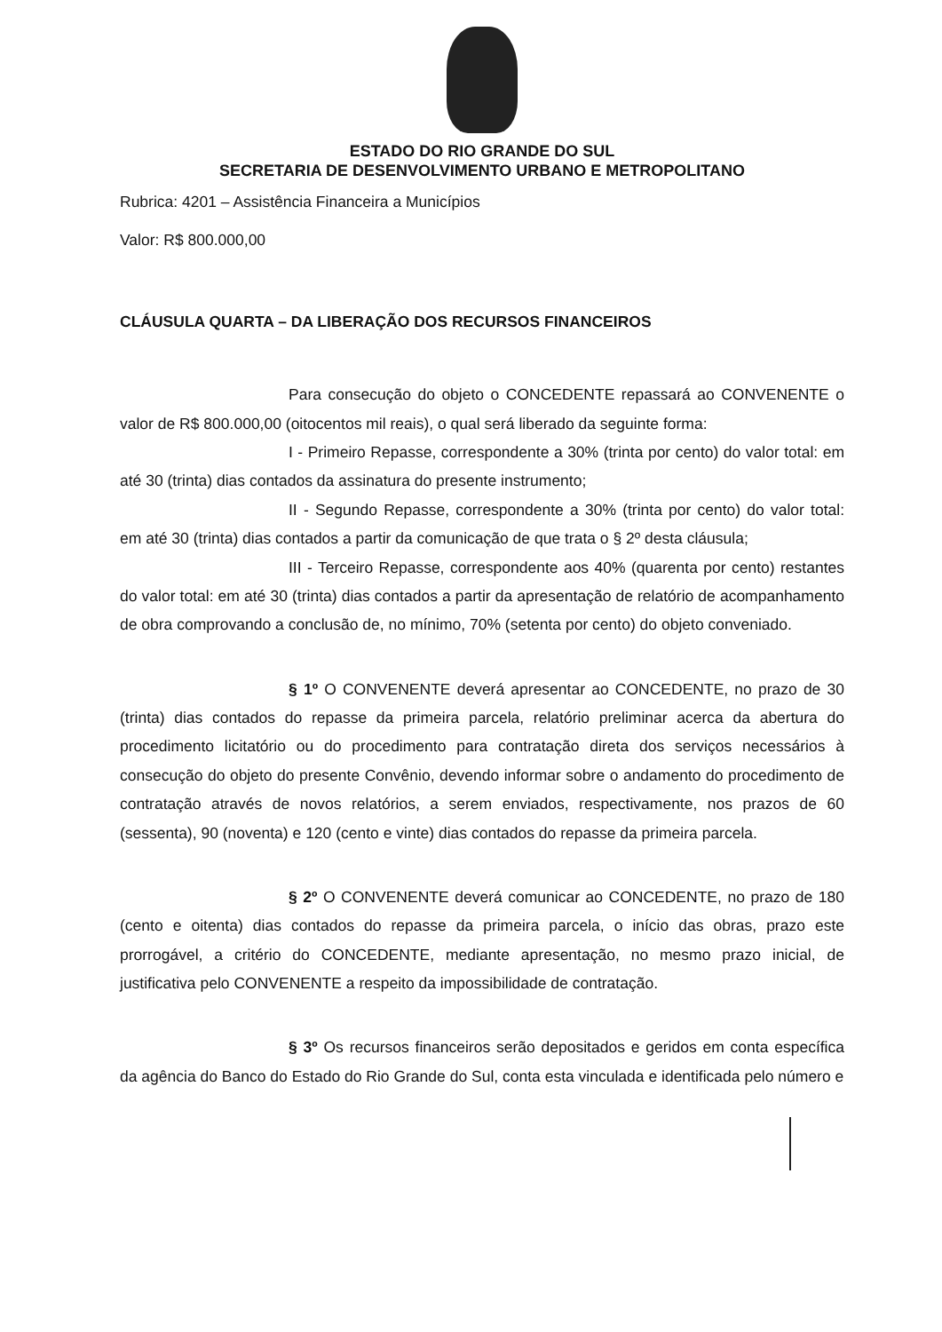ESTADO DO RIO GRANDE DO SUL
SECRETARIA DE DESENVOLVIMENTO URBANO E METROPOLITANO
Rubrica: 4201 – Assistência Financeira a Municípios
Valor: R$ 800.000,00
CLÁUSULA QUARTA – DA LIBERAÇÃO DOS RECURSOS FINANCEIROS
Para consecução do objeto o CONCEDENTE repassará ao CONVENENTE o valor de R$ 800.000,00 (oitocentos mil reais), o qual será liberado da seguinte forma:
I - Primeiro Repasse, correspondente a 30% (trinta por cento) do valor total: em até 30 (trinta) dias contados da assinatura do presente instrumento;
II - Segundo Repasse, correspondente a 30% (trinta por cento) do valor total: em até 30 (trinta) dias contados a partir da comunicação de que trata o § 2º desta cláusula;
III - Terceiro Repasse, correspondente aos 40% (quarenta por cento) restantes do valor total: em até 30 (trinta) dias contados a partir da apresentação de relatório de acompanhamento de obra comprovando a conclusão de, no mínimo, 70% (setenta por cento) do objeto conveniado.
§ 1º O CONVENENTE deverá apresentar ao CONCEDENTE, no prazo de 30 (trinta) dias contados do repasse da primeira parcela, relatório preliminar acerca da abertura do procedimento licitatório ou do procedimento para contratação direta dos serviços necessários à consecução do objeto do presente Convênio, devendo informar sobre o andamento do procedimento de contratação através de novos relatórios, a serem enviados, respectivamente, nos prazos de 60 (sessenta), 90 (noventa) e 120 (cento e vinte) dias contados do repasse da primeira parcela.
§ 2º O CONVENENTE deverá comunicar ao CONCEDENTE, no prazo de 180 (cento e oitenta) dias contados do repasse da primeira parcela, o início das obras, prazo este prorrogável, a critério do CONCEDENTE, mediante apresentação, no mesmo prazo inicial, de justificativa pelo CONVENENTE a respeito da impossibilidade de contratação.
§ 3º Os recursos financeiros serão depositados e geridos em conta específica da agência do Banco do Estado do Rio Grande do Sul, conta esta vinculada e identificada pelo número e